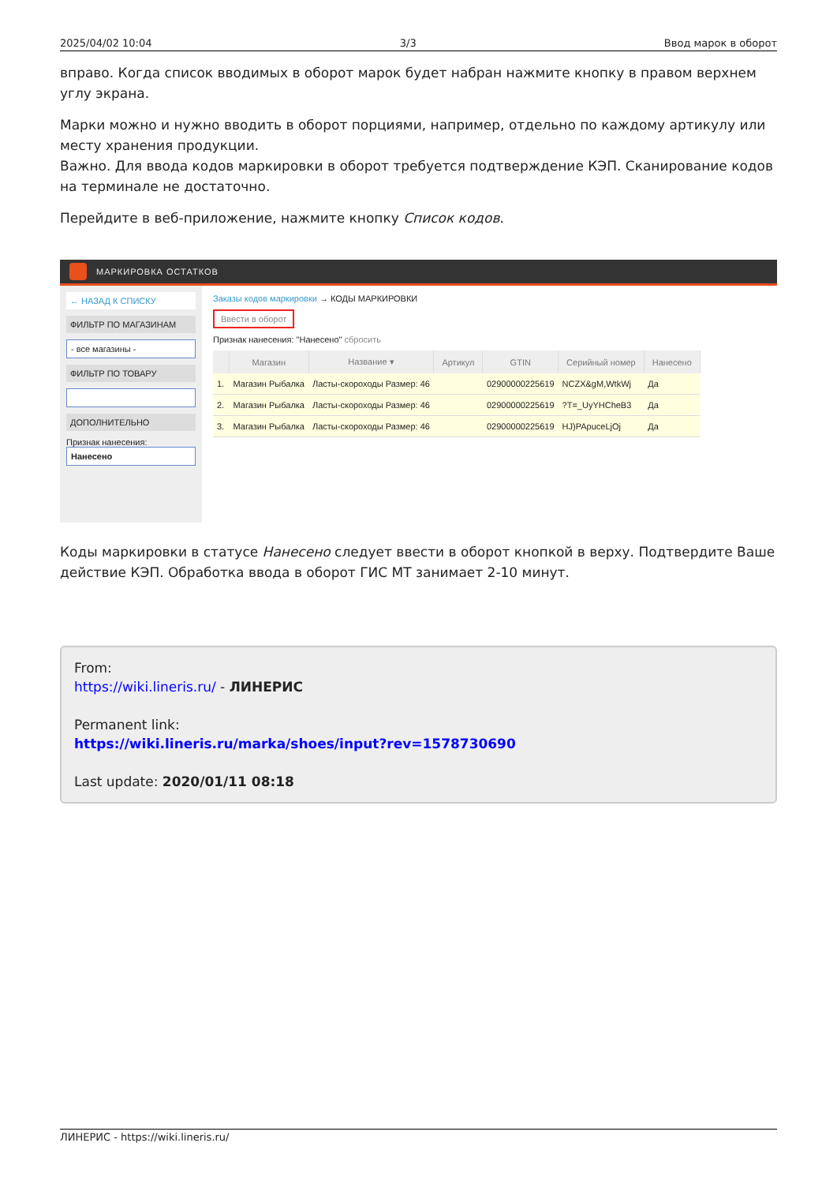2025/04/02 10:04 3/3 Ввод марок в оборот
вправо. Когда список вводимых в оборот марок будет набран нажмите кнопку в правом верхнем углу экрана.
Марки можно и нужно вводить в оборот порциями, например, отдельно по каждому артикулу или месту хранения продукции.
Важно. Для ввода кодов маркировки в оборот требуется подтверждение КЭП. Сканирование кодов на терминале не достаточно.
Перейдите в веб-приложение, нажмите кнопку Список кодов.
МАРКИРОВКА ОСТАТКОВ
← НАЗАД К СПИСКУ
ФИЛЬТР ПО МАГАЗИНАМ
- все магазины -
ФИЛЬТР ПО ТОВАРУ
ДОПОЛНИТЕЛЬНО
Признак нанесения:
Нанесено
Заказы кодов маркировки → КОДЫ МАРКИРОВКИ
Ввести в оборот
Признак нанесения: "Нанесено" сбросить
| | Магазин | Название ▾ | Артикул | GTIN | Серийный номер | Нанесено |
| --- | --- | --- | --- | --- | --- | --- |
| 1. | Магазин Рыбалка | Ласты-скороходы Размер: 46 | | 02900000225619 | NCZX&gM,WtkWj | Да |
| 2. | Магазин Рыбалка | Ласты-скороходы Размер: 46 | | 02900000225619 | ?T=_UyYHCheB3 | Да |
| 3. | Магазин Рыбалка | Ласты-скороходы Размер: 46 | | 02900000225619 | HJ)PApuceLjOj | Да |
Коды маркировки в статусе Нанесено следует ввести в оборот кнопкой в верху. Подтвердите Ваше действие КЭП. Обработка ввода в оборот ГИС МТ занимает 2-10 минут.
From:
https://wiki.lineris.ru/ - ЛИНЕРИС
Permanent link:
https://wiki.lineris.ru/marka/shoes/input?rev=1578730690
Last update: 2020/01/11 08:18
ЛИНЕРИС - https://wiki.lineris.ru/